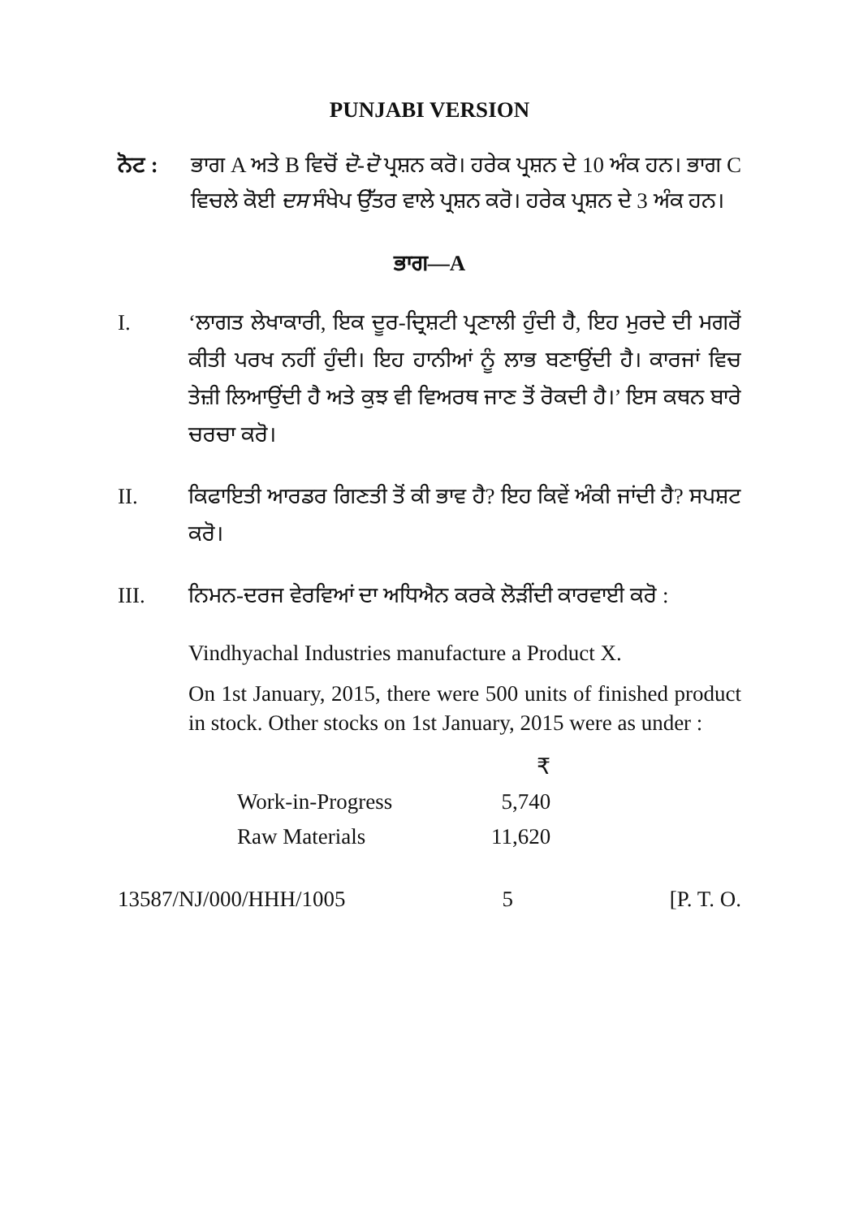PUNJABI VERSION
ਨੋਟ : ਭਾਗ A ਅਤੇ B ਵਿਚੋਂ ਦੋ-ਦੋ ਪ੍ਰਸ਼ਨ ਕਰੋ। ਹਰੇਕ ਪ੍ਰਸ਼ਨ ਦੇ 10 ਅੰਕ ਹਨ। ਭਾਗ C ਵਿਚਲੇ ਕੋਈ ਦਸ ਸੰਖੇਪ ਉੱਤਰ ਵਾਲੇ ਪ੍ਰਸ਼ਨ ਕਰੋ। ਹਰੇਕ ਪ੍ਰਸ਼ਨ ਦੇ 3 ਅੰਕ ਹਨ।
ਭਾਗ—A
I. ‘ਲਾਗਤ ਲੇਖਾਕਾਰੀ, ਇਕ ਦੂਰ-ਦ੍ਰਿਸ਼ਟੀ ਪ੍ਰਣਾਲੀ ਹੁੰਦੀ ਹੈ, ਇਹ ਮੁਰਦੇ ਦੀ ਮਗਰੋਂ ਕੀਤੀ ਪਰਖ ਨਹੀਂ ਹੁੰਦੀ। ਇਹ ਹਾਨੀਆਂ ਨੂੰ ਲਾਭ ਬਣਾਉਂਦੀ ਹੈ। ਕਾਰਜਾਂ ਵਿਚ ਤੇਜ਼ੀ ਲਿਆਉਂਦੀ ਹੈ ਅਤੇ ਕੁਝ ਵੀ ਵਿਅਰਥ ਜਾਣ ਤੋਂ ਰੋਕਦੀ ਹੈ।’ ਇਸ ਕਥਨ ਬਾਰੇ ਚਰਚਾ ਕਰੋ।
II. ਕਿਫਾਇਤੀ ਆਰਡਰ ਗਿਣਤੀ ਤੋਂ ਕੀ ਭਾਵ ਹੈ? ਇਹ ਕਿਵੇਂ ਅੰਕੀ ਜਾਂਦੀ ਹੈ? ਸਪਸ਼ਟ ਕਰੋ।
III. ਨਿਮਨ-ਦਰਜ ਵੇਰਵਿਆਂ ਦਾ ਅਧਿਐਨ ਕਰਕੇ ਲੋੜੀਂਦੀ ਕਾਰਵਾਈ ਕਰੋ :
Vindhyachal Industries manufacture a Product X.
On 1st January, 2015, there were 500 units of finished product in stock. Other stocks on 1st January, 2015 were as under :
| | ₹ |
| Work-in-Progress | 5,740 |
| Raw Materials | 11,620 |
13587/NJ/000/HHH/1005 5 [P. T. O.